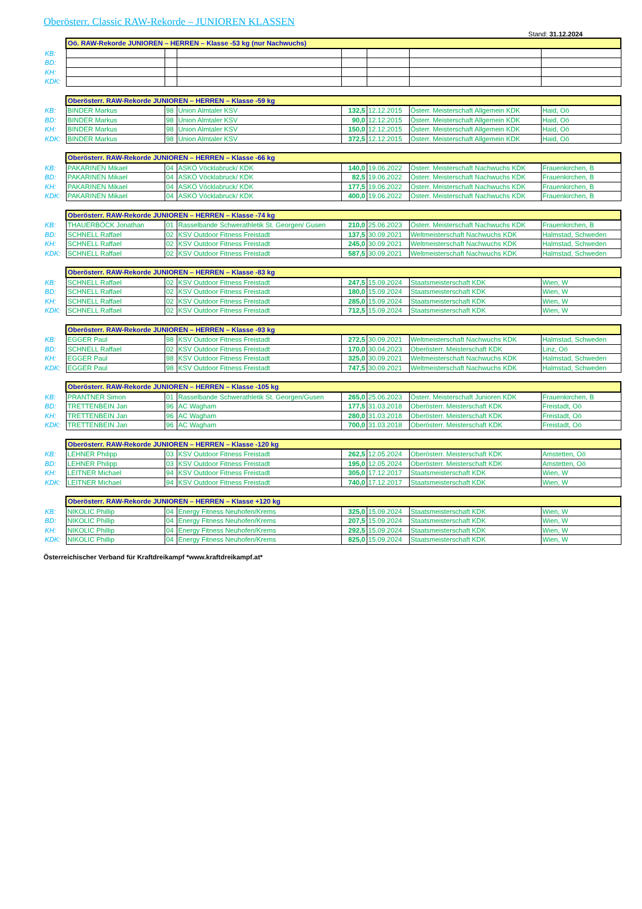Oberösterr. Classic RAW-Rekorde – JUNIOREN KLASSEN
Stand: 31.12.2024
| | Oö. RAW-Rekorde JUNIOREN – HERREN – Klasse -53 kg (nur Nachwuchs) | | | | | | |
| KB: | | | | | | | |
| BD: | | | | | | | |
| KH: | | | | | | | |
| KDK: | | | | | | | |
| | Oberösterr. RAW-Rekorde JUNIOREN – HERREN – Klasse -59 kg | | | | | | |
| KB: | BINDER Markus | 98 | Union Almtaler KSV | 132,5 | 12.12.2015 | Österr. Meisterschaft Allgemein KDK | Haid, Oö |
| BD: | BINDER Markus | 98 | Union Almtaler KSV | 90,0 | 12.12.2015 | Österr. Meisterschaft Allgemein KDK | Haid, Oö |
| KH: | BINDER Markus | 98 | Union Almtaler KSV | 150,0 | 12.12.2015 | Österr. Meisterschaft Allgemein KDK | Haid, Oö |
| KDK: | BINDER Markus | 98 | Union Almtaler KSV | 372,5 | 12.12.2015 | Österr. Meisterschaft Allgemein KDK | Haid, Oö |
| | Oberösterr. RAW-Rekorde JUNIOREN – HERREN – Klasse -66 kg | | | | | | |
| KB: | PAKARINEN Mikael | 04 | ASKÖ Vöcklabruck/ KDK | 140,0 | 19.06.2022 | Österr. Meisterschaft Nachwuchs KDK | Frauenkirchen, B |
| BD: | PAKARINEN Mikael | 04 | ASKÖ Vöcklabruck/ KDK | 82,5 | 19.06.2022 | Österr. Meisterschaft Nachwuchs KDK | Frauenkirchen, B |
| KH: | PAKARINEN Mikael | 04 | ASKÖ Vöcklabruck/ KDK | 177,5 | 19.06.2022 | Österr. Meisterschaft Nachwuchs KDK | Frauenkirchen, B |
| KDK: | PAKARINEN Mikael | 04 | ASKÖ Vöcklabruck/ KDK | 400,0 | 19.06.2022 | Österr. Meisterschaft Nachwuchs KDK | Frauenkirchen, B |
| | Oberösterr. RAW-Rekorde JUNIOREN – HERREN – Klasse -74 kg | | | | | | |
| KB: | THAUERBÖCK Jonathan | 01 | Rasselbande Schwerathletik St. Georgen/ Gusen | 210,0 | 25.06.2023 | Österr. Meisterschaft Nachwuchs KDK | Frauenkirchen, B |
| BD: | SCHNELL Raffael | 02 | KSV Outdoor Fitness Freistadt | 137,5 | 30.09.2021 | Weltmeisterschaft Nachwuchs KDK | Halmstad, Schweden |
| KH: | SCHNELL Raffael | 02 | KSV Outdoor Fitness Freistadt | 245,0 | 30.09.2021 | Weltmeisterschaft Nachwuchs KDK | Halmstad, Schweden |
| KDK: | SCHNELL Raffael | 02 | KSV Outdoor Fitness Freistadt | 587,5 | 30.09.2021 | Weltmeisterschaft Nachwuchs KDK | Halmstad, Schweden |
| | Oberösterr. RAW-Rekorde JUNIOREN – HERREN – Klasse -83 kg | | | | | | |
| KB: | SCHNELL Raffael | 02 | KSV Outdoor Fitness Freistadt | 247,5 | 15.09.2024 | Staatsmeisterschaft KDK | Wien, W |
| BD: | SCHNELL Raffael | 02 | KSV Outdoor Fitness Freistadt | 180,0 | 15.09.2024 | Staatsmeisterschaft KDK | Wien, W |
| KH: | SCHNELL Raffael | 02 | KSV Outdoor Fitness Freistadt | 285,0 | 15.09.2024 | Staatsmeisterschaft KDK | Wien, W |
| KDK: | SCHNELL Raffael | 02 | KSV Outdoor Fitness Freistadt | 712,5 | 15.09.2024 | Staatsmeisterschaft KDK | Wien, W |
| | Oberösterr. RAW-Rekorde JUNIOREN – HERREN – Klasse -93 kg | | | | | | |
| KB: | EGGER Paul | 98 | KSV Outdoor Fitness Freistadt | 272,5 | 30.09.2021 | Weltmeisterschaft Nachwuchs KDK | Halmstad, Schweden |
| BD: | SCHNELL Raffael | 02 | KSV Outdoor Fitness Freistadt | 170,0 | 30.04.2023 | Oberösterr. Meisterschaft KDK | Linz, Oö |
| KH: | EGGER Paul | 98 | KSV Outdoor Fitness Freistadt | 325,0 | 30.09.2021 | Weltmeisterschaft Nachwuchs KDK | Halmstad, Schweden |
| KDK: | EGGER Paul | 98 | KSV Outdoor Fitness Freistadt | 747,5 | 30.09.2021 | Weltmeisterschaft Nachwuchs KDK | Halmstad, Schweden |
| | Oberösterr. RAW-Rekorde JUNIOREN – HERREN – Klasse -105 kg | | | | | | |
| KB: | PRANTNER Simon | 01 | Rasselbande Schwerathletik St. Georgen/Gusen | 265,0 | 25.06.2023 | Österr. Meisterschaft Junioren KDK | Frauenkirchen, B |
| BD: | TRETTENBEIN Jan | 96 | AC Wagham | 177,5 | 31.03.2018 | Oberösterr. Meisterschaft KDK | Freistadt, Oö |
| KH: | TRETTENBEIN Jan | 96 | AC Wagham | 280,0 | 31.03.2018 | Oberösterr. Meisterschaft KDK | Freistadt, Oö |
| KDK: | TRETTENBEIN Jan | 96 | AC Wagham | 700,0 | 31.03.2018 | Oberösterr. Meisterschaft KDK | Freistadt, Oö |
| | Oberösterr. RAW-Rekorde JUNIOREN – HERREN – Klasse -120 kg | | | | | | |
| KB: | LEHNER Philipp | 03 | KSV Outdoor Fitness Freistadt | 262,5 | 12.05.2024 | Oberösterr. Meisterschaft KDK | Amstetten, Oö |
| BD: | LEHNER Philipp | 03 | KSV Outdoor Fitness Freistadt | 195,0 | 12.05.2024 | Oberösterr. Meisterschaft KDK | Amstetten, Oö |
| KH: | LEITNER Michael | 94 | KSV Outdoor Fitness Freistadt | 305,0 | 17.12.2017 | Staatsmeisterschaft KDK | Wien, W |
| KDK: | LEITNER Michael | 94 | KSV Outdoor Fitness Freistadt | 740,0 | 17.12.2017 | Staatsmeisterschaft KDK | Wien, W |
| | Oberösterr. RAW-Rekorde JUNIOREN – HERREN – Klasse +120 kg | | | | | | |
| KB: | NIKOLIC Phillip | 04 | Energy Fitness Neuhofen/Krems | 325,0 | 15.09.2024 | Staatsmeisterschaft KDK | Wien, W |
| BD: | NIKOLIC Phillip | 04 | Energy Fitness Neuhofen/Krems | 207,5 | 15.09.2024 | Staatsmeisterschaft KDK | Wien, W |
| KH: | NIKOLIC Phillip | 04 | Energy Fitness Neuhofen/Krems | 292,5 | 15.09.2024 | Staatsmeisterschaft KDK | Wien, W |
| KDK: | NIKOLIC Phillip | 04 | Energy Fitness Neuhofen/Krems | 825,0 | 15.09.2024 | Staatsmeisterschaft KDK | Wien, W |
Österreichischer Verband für Kraftdreikampf *www.kraftdreikampf.at*